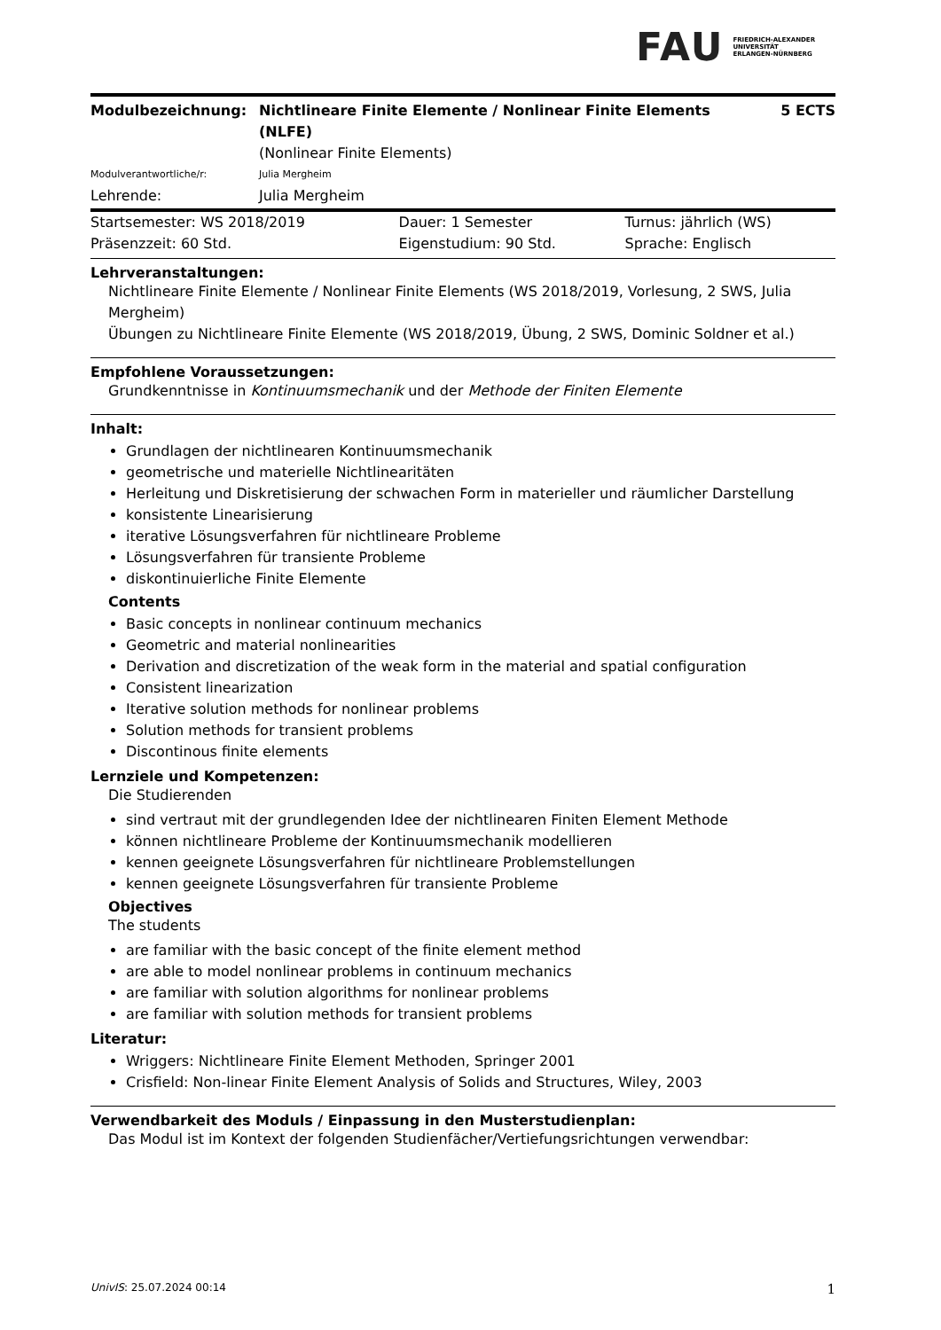FAU FRIEDRICH-ALEXANDER
UNIVERSITÄT
ERLANGEN-NÜRNBERG
| Modulbezeichnung: | Nichtlineare Finite Elemente / Nonlinear Finite Elements (NLFE) | 5 ECTS |
| | (Nonlinear Finite Elements) | |
| Modulverantwortliche/r: | Julia Mergheim | |
| Lehrende: | Julia Mergheim | |
| Startsemester: WS 2018/2019 | Dauer: 1 Semester | Turnus: jährlich (WS) |
| Präsenzzeit: 60 Std. | Eigenstudium: 90 Std. | Sprache: Englisch |
Lehrveranstaltungen:
Nichtlineare Finite Elemente / Nonlinear Finite Elements (WS 2018/2019, Vorlesung, 2 SWS, Julia Mergheim)
Übungen zu Nichtlineare Finite Elemente (WS 2018/2019, Übung, 2 SWS, Dominic Soldner et al.)
Empfohlene Voraussetzungen:
Grundkenntnisse in Kontinuumsmechanik und der Methode der Finiten Elemente
Inhalt:
Grundlagen der nichtlinearen Kontinuumsmechanik
geometrische und materielle Nichtlinearitäten
Herleitung und Diskretisierung der schwachen Form in materieller und räumlicher Darstellung
konsistente Linearisierung
iterative Lösungsverfahren für nichtlineare Probleme
Lösungsverfahren für transiente Probleme
diskontinuierliche Finite Elemente
Contents
Basic concepts in nonlinear continuum mechanics
Geometric and material nonlinearities
Derivation and discretization of the weak form in the material and spatial configuration
Consistent linearization
Iterative solution methods for nonlinear problems
Solution methods for transient problems
Discontinous finite elements
Lernziele und Kompetenzen:
Die Studierenden
sind vertraut mit der grundlegenden Idee der nichtlinearen Finiten Element Methode
können nichtlineare Probleme der Kontinuumsmechanik modellieren
kennen geeignete Lösungsverfahren für nichtlineare Problemstellungen
kennen geeignete Lösungsverfahren für transiente Probleme
Objectives
The students
are familiar with the basic concept of the finite element method
are able to model nonlinear problems in continuum mechanics
are familiar with solution algorithms for nonlinear problems
are familiar with solution methods for transient problems
Literatur:
Wriggers: Nichtlineare Finite Element Methoden, Springer 2001
Crisfield: Non-linear Finite Element Analysis of Solids and Structures, Wiley, 2003
Verwendbarkeit des Moduls / Einpassung in den Musterstudienplan:
Das Modul ist im Kontext der folgenden Studienfächer/Vertiefungsrichtungen verwendbar:
UnivIS: 25.07.2024 00:14 1